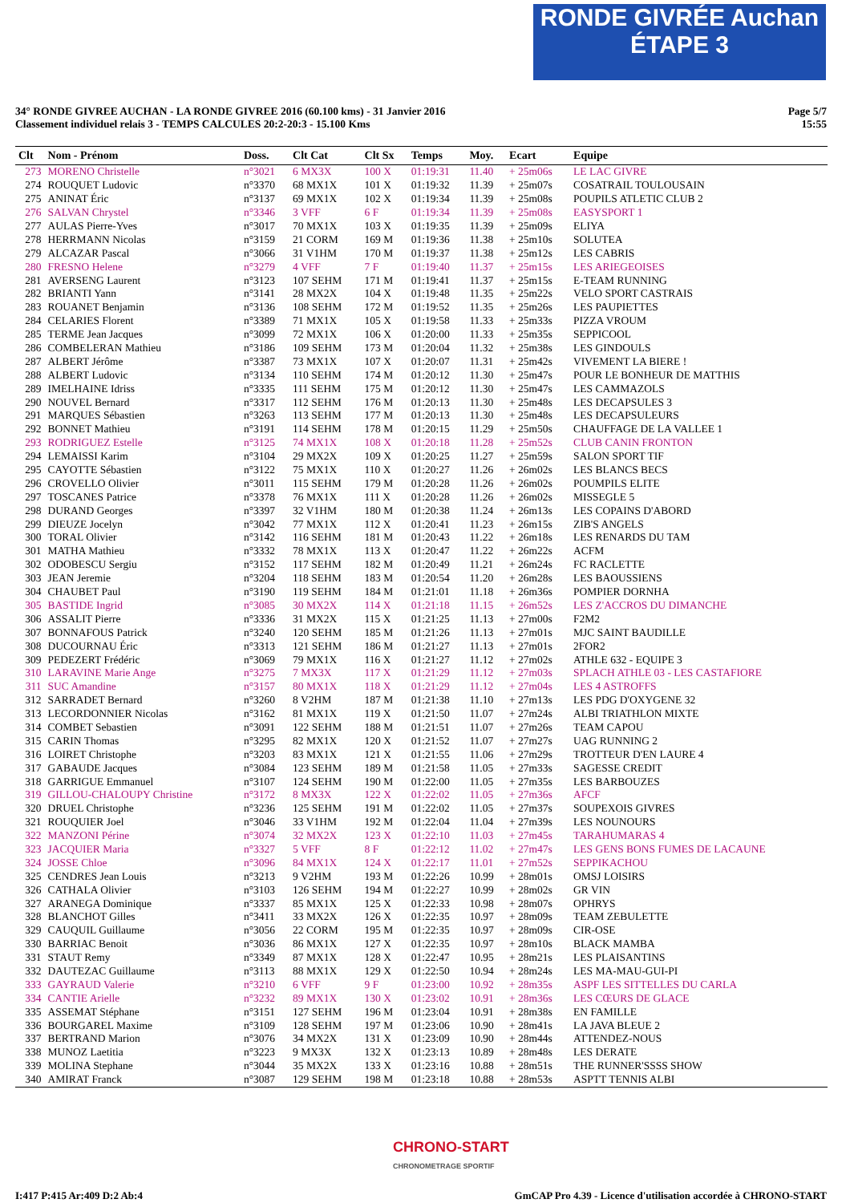RONDE GIVRÉE Auchan
ÉTAPE 3
34° RONDE GIVREE AUCHAN - LA RONDE GIVREE 2016 (60.100 kms) - 31 Janvier 2016
Classement individuel relais 3 - TEMPS CALCULES 20:2-20:3 - 15.100 Kms
Page 5/7
15:55
| Clt | Nom - Prénom | Doss. | Clt Cat | Clt Sx | Temps | Moy. | Ecart | Equipe |
| --- | --- | --- | --- | --- | --- | --- | --- | --- |
| 273 | MORENO Christelle | n°3021 | 6 MX3X | 100 X | 01:19:31 | 11.40 | + 25m06s | LE LAC GIVRE |
| 274 | ROUQUET Ludovic | n°3370 | 68 MX1X | 101 X | 01:19:32 | 11.39 | + 25m07s | COSATRAIL TOULOUSAIN |
| 275 | ANINAT Éric | n°3137 | 69 MX1X | 102 X | 01:19:34 | 11.39 | + 25m08s | POUPILS ATLETIC CLUB 2 |
| 276 | SALVAN Chrystel | n°3346 | 3 VFF | 6 F | 01:19:34 | 11.39 | + 25m08s | EASYSPORT 1 |
| 277 | AULAS Pierre-Yves | n°3017 | 70 MX1X | 103 X | 01:19:35 | 11.39 | + 25m09s | ELIYA |
| 278 | HERRMANN Nicolas | n°3159 | 21 CORM | 169 M | 01:19:36 | 11.38 | + 25m10s | SOLUTEA |
| 279 | ALCAZAR Pascal | n°3066 | 31 V1HM | 170 M | 01:19:37 | 11.38 | + 25m12s | LES CABRIS |
| 280 | FRESNO Helene | n°3279 | 4 VFF | 7 F | 01:19:40 | 11.37 | + 25m15s | LES ARIEGEOISES |
| 281 | AVERSENG Laurent | n°3123 | 107 SEHM | 171 M | 01:19:41 | 11.37 | + 25m15s | E-TEAM RUNNING |
| 282 | BRIANTI Yann | n°3141 | 28 MX2X | 104 X | 01:19:48 | 11.35 | + 25m22s | VELO SPORT CASTRAIS |
| 283 | ROUANET Benjamin | n°3136 | 108 SEHM | 172 M | 01:19:52 | 11.35 | + 25m26s | LES PAUPIETTES |
| 284 | CELARIES Florent | n°3389 | 71 MX1X | 105 X | 01:19:58 | 11.33 | + 25m33s | PIZZA VROUM |
| 285 | TERME Jean Jacques | n°3099 | 72 MX1X | 106 X | 01:20:00 | 11.33 | + 25m35s | SEPPICOOL |
| 286 | COMBELERAN Mathieu | n°3186 | 109 SEHM | 173 M | 01:20:04 | 11.32 | + 25m38s | LES GINDOULS |
| 287 | ALBERT Jérôme | n°3387 | 73 MX1X | 107 X | 01:20:07 | 11.31 | + 25m42s | VIVEMENT LA BIERE ! |
| 288 | ALBERT Ludovic | n°3134 | 110 SEHM | 174 M | 01:20:12 | 11.30 | + 25m47s | POUR LE BONHEUR DE MATTHIS |
| 289 | IMELHAINE Idriss | n°3335 | 111 SEHM | 175 M | 01:20:12 | 11.30 | + 25m47s | LES CAMMAZOLS |
| 290 | NOUVEL Bernard | n°3317 | 112 SEHM | 176 M | 01:20:13 | 11.30 | + 25m48s | LES DECAPSULES 3 |
| 291 | MARQUES Sébastien | n°3263 | 113 SEHM | 177 M | 01:20:13 | 11.30 | + 25m48s | LES DECAPSULEURS |
| 292 | BONNET Mathieu | n°3191 | 114 SEHM | 178 M | 01:20:15 | 11.29 | + 25m50s | CHAUFFAGE DE LA VALLEE 1 |
| 293 | RODRIGUEZ Estelle | n°3125 | 74 MX1X | 108 X | 01:20:18 | 11.28 | + 25m52s | CLUB CANIN FRONTON |
| 294 | LEMAISSI Karim | n°3104 | 29 MX2X | 109 X | 01:20:25 | 11.27 | + 25m59s | SALON SPORT TIF |
| 295 | CAYOTTE Sébastien | n°3122 | 75 MX1X | 110 X | 01:20:27 | 11.26 | + 26m02s | LES BLANCS BECS |
| 296 | CROVELLO Olivier | n°3011 | 115 SEHM | 179 M | 01:20:28 | 11.26 | + 26m02s | POUMPILS ELITE |
| 297 | TOSCANES Patrice | n°3378 | 76 MX1X | 111 X | 01:20:28 | 11.26 | + 26m02s | MISSEGLE 5 |
| 298 | DURAND Georges | n°3397 | 32 V1HM | 180 M | 01:20:38 | 11.24 | + 26m13s | LES COPAINS D'ABORD |
| 299 | DIEUZE Jocelyn | n°3042 | 77 MX1X | 112 X | 01:20:41 | 11.23 | + 26m15s | ZIB'S ANGELS |
| 300 | TORAL Olivier | n°3142 | 116 SEHM | 181 M | 01:20:43 | 11.22 | + 26m18s | LES RENARDS DU TAM |
| 301 | MATHA Mathieu | n°3332 | 78 MX1X | 113 X | 01:20:47 | 11.22 | + 26m22s | ACFM |
| 302 | ODOBESCU Sergiu | n°3152 | 117 SEHM | 182 M | 01:20:49 | 11.21 | + 26m24s | FC RACLETTE |
| 303 | JEAN Jeremie | n°3204 | 118 SEHM | 183 M | 01:20:54 | 11.20 | + 26m28s | LES BAOUSSIENS |
| 304 | CHAUBET Paul | n°3190 | 119 SEHM | 184 M | 01:21:01 | 11.18 | + 26m36s | POMPIER DORNHA |
| 305 | BASTIDE Ingrid | n°3085 | 30 MX2X | 114 X | 01:21:18 | 11.15 | + 26m52s | LES Z'ACCROS DU DIMANCHE |
| 306 | ASSALIT Pierre | n°3336 | 31 MX2X | 115 X | 01:21:25 | 11.13 | + 27m00s | F2M2 |
| 307 | BONNAFOUS Patrick | n°3240 | 120 SEHM | 185 M | 01:21:26 | 11.13 | + 27m01s | MJC SAINT BAUDILLE |
| 308 | DUCOURNAU Éric | n°3313 | 121 SEHM | 186 M | 01:21:27 | 11.13 | + 27m01s | 2FOR2 |
| 309 | PEDEZERT Frédéric | n°3069 | 79 MX1X | 116 X | 01:21:27 | 11.12 | + 27m02s | ATHLE 632 - EQUIPE 3 |
| 310 | LARAVINE Marie Ange | n°3275 | 7 MX3X | 117 X | 01:21:29 | 11.12 | + 27m03s | SPLACH ATHLE 03 - LES CASTAFIORE |
| 311 | SUC Amandine | n°3157 | 80 MX1X | 118 X | 01:21:29 | 11.12 | + 27m04s | LES 4 ASTROFFS |
| 312 | SARRADET Bernard | n°3260 | 8 V2HM | 187 M | 01:21:38 | 11.10 | + 27m13s | LES PDG D'OXYGENE 32 |
| 313 | LECORDONNIER Nicolas | n°3162 | 81 MX1X | 119 X | 01:21:50 | 11.07 | + 27m24s | ALBI TRIATHLON MIXTE |
| 314 | COMBET Sebastien | n°3091 | 122 SEHM | 188 M | 01:21:51 | 11.07 | + 27m26s | TEAM CAPOU |
| 315 | CARIN Thomas | n°3295 | 82 MX1X | 120 X | 01:21:52 | 11.07 | + 27m27s | UAG RUNNING 2 |
| 316 | LOIRET Christophe | n°3203 | 83 MX1X | 121 X | 01:21:55 | 11.06 | + 27m29s | TROTTEUR D'EN LAURE 4 |
| 317 | GABAUDE Jacques | n°3084 | 123 SEHM | 189 M | 01:21:58 | 11.05 | + 27m33s | SAGESSE CREDIT |
| 318 | GARRIGUE Emmanuel | n°3107 | 124 SEHM | 190 M | 01:22:00 | 11.05 | + 27m35s | LES BARBOUZES |
| 319 | GILLOU-CHALOUPY Christine | n°3172 | 8 MX3X | 122 X | 01:22:02 | 11.05 | + 27m36s | AFCF |
| 320 | DRUEL Christophe | n°3236 | 125 SEHM | 191 M | 01:22:02 | 11.05 | + 27m37s | SOUPEXOIS GIVRES |
| 321 | ROUQUIER Joel | n°3046 | 33 V1HM | 192 M | 01:22:04 | 11.04 | + 27m39s | LES NOUNOURS |
| 322 | MANZONI Périne | n°3074 | 32 MX2X | 123 X | 01:22:10 | 11.03 | + 27m45s | TARAHUMARAS 4 |
| 323 | JACQUIER Maria | n°3327 | 5 VFF | 8 F | 01:22:12 | 11.02 | + 27m47s | LES GENS BONS FUMES DE LACAUNE |
| 324 | JOSSE Chloe | n°3096 | 84 MX1X | 124 X | 01:22:17 | 11.01 | + 27m52s | SEPPIKACHOU |
| 325 | CENDRES Jean Louis | n°3213 | 9 V2HM | 193 M | 01:22:26 | 10.99 | + 28m01s | OMSJ LOISIRS |
| 326 | CATHALA Olivier | n°3103 | 126 SEHM | 194 M | 01:22:27 | 10.99 | + 28m02s | GR VIN |
| 327 | ARANEGA Dominique | n°3337 | 85 MX1X | 125 X | 01:22:33 | 10.98 | + 28m07s | OPHRYS |
| 328 | BLANCHOT Gilles | n°3411 | 33 MX2X | 126 X | 01:22:35 | 10.97 | + 28m09s | TEAM ZEBULETTE |
| 329 | CAUQUIL Guillaume | n°3056 | 22 CORM | 195 M | 01:22:35 | 10.97 | + 28m09s | CIR-OSE |
| 330 | BARRIAC Benoit | n°3036 | 86 MX1X | 127 X | 01:22:35 | 10.97 | + 28m10s | BLACK MAMBA |
| 331 | STAUT Remy | n°3349 | 87 MX1X | 128 X | 01:22:47 | 10.95 | + 28m21s | LES PLAISANTINS |
| 332 | DAUTEZAC Guillaume | n°3113 | 88 MX1X | 129 X | 01:22:50 | 10.94 | + 28m24s | LES MA-MAU-GUI-PI |
| 333 | GAYRAUD Valerie | n°3210 | 6 VFF | 9 F | 01:23:00 | 10.92 | + 28m35s | ASPF LES SITTELLES DU CARLA |
| 334 | CANTIE Arielle | n°3232 | 89 MX1X | 130 X | 01:23:02 | 10.91 | + 28m36s | LES CŒURS DE GLACE |
| 335 | ASSEMAT Stéphane | n°3151 | 127 SEHM | 196 M | 01:23:04 | 10.91 | + 28m38s | EN FAMILLE |
| 336 | BOURGAREL Maxime | n°3109 | 128 SEHM | 197 M | 01:23:06 | 10.90 | + 28m41s | LA JAVA BLEUE 2 |
| 337 | BERTRAND Marion | n°3076 | 34 MX2X | 131 X | 01:23:09 | 10.90 | + 28m44s | ATTENDEZ-NOUS |
| 338 | MUNOZ Laetitia | n°3223 | 9 MX3X | 132 X | 01:23:13 | 10.89 | + 28m48s | LES DERATE |
| 339 | MOLINA Stephane | n°3044 | 35 MX2X | 133 X | 01:23:16 | 10.88 | + 28m51s | THE RUNNER'SSSS SHOW |
| 340 | AMIRAT Franck | n°3087 | 129 SEHM | 198 M | 01:23:18 | 10.88 | + 28m53s | ASPTT TENNIS ALBI |
CHRONO-START
CHRONOMETRAGE SPORTIF
I:417 P:415 Ar:409 D:2 Ab:4 GmCAP Pro 4.39 - Licence d'utilisation accordée à CHRONO-START